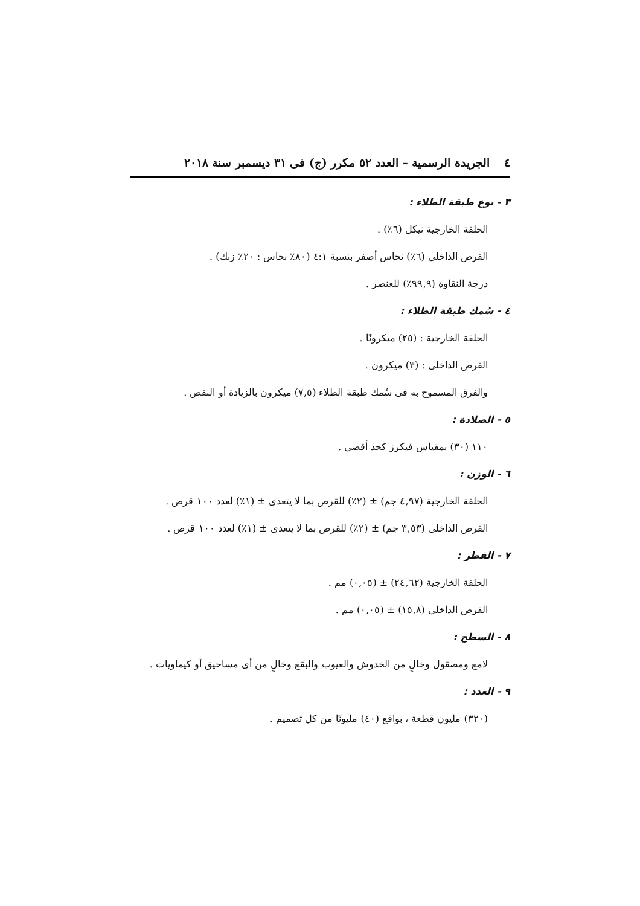٤الجريدة الرسمية – العدد ٥٢ مكرر (ج) فى ٣١ ديسمبر سنة ٢٠١٨
٣ - نوع طبقة الطلاء :
الحلقة الخارجية نيكل (٦٪) .
القرص الداخلى (٦٪) نحاس أصفر بنسبة ٤:١ (٨٠٪ نحاس : ٢٠٪ زنك) .
درجة النقاوة (٩٩,٩٪) للعنصر .
٤ - سُمك طبقة الطلاء :
الحلقة الخارجية : (٢٥) ميكرونًا .
القرص الداخلى : (٣) ميكرون .
والفرق المسموح به فى سُمك طبقة الطلاء (٧,٥) ميكرون بالزيادة أو النقص .
٥ - الصلادة :
١١٠ (٣٠) بمقياس فيكرز كحد أقصى .
٦ - الوزن :
الحلقة الخارجية (٤,٩٧ جم) ± (٢٪) للقرص بما لا يتعدى ± (١٪) لعدد ١٠٠ قرص .
القرص الداخلى (٣,٥٣ جم) ± (٢٪) للقرص بما لا يتعدى ± (١٪) لعدد ١٠٠ قرص .
٧ - القطر :
الحلقة الخارجية (٢٤,٦٢) ± (٠,٠٥) مم .
القرص الداخلى (١٥,٨) ± (٠,٠٥) مم .
٨ - السطح :
لامع ومصقول وخالٍ من الخدوش والعيوب والبقع وخالٍ من أى مساحيق أو كيماويات .
٩ - العدد :
(٣٢٠) مليون قطعة ، بواقع (٤٠) مليونًا من كل تصميم .